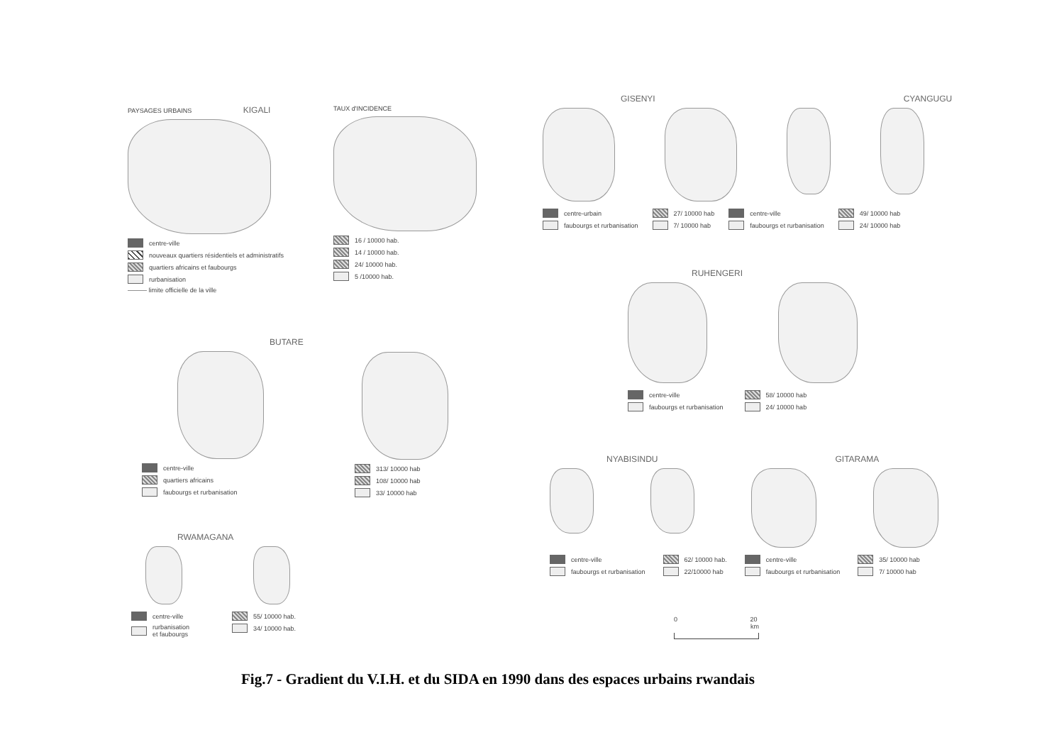PAYSAGES URBAINS KIGALI
centre-ville
nouveaux quartiers résidentiels et administratifs
quartiers africains et faubourgs
rurbanisation
——— limite officielle de la ville
TAUX d'INCIDENCE
16 / 10000 hab.
14 / 10000 hab.
24/ 10000 hab.
5 /10000 hab.
BUTARE
centre-ville
quartiers africains
faubourgs et rurbanisation
313/ 10000 hab
108/ 10000 hab
33/ 10000 hab
RWAMAGANA
centre-ville
rurbanisation
et faubourgs
55/ 10000 hab.
34/ 10000 hab.
GISENYI CYANGUGU
centre-urbain
faubourgs et rurbanisation
27/ 10000 hab
7/ 10000 hab
centre-ville
faubourgs et rurbanisation
49/ 10000 hab
24/ 10000 hab
RUHENGERI
centre-ville
faubourgs et rurbanisation
58/ 10000 hab
24/ 10000 hab
NYABISINDU GITARAMA
centre-ville
faubourgs et rurbanisation
62/ 10000 hab.
22/10000 hab
centre-ville
faubourgs et rurbanisation
35/ 10000 hab
7/ 10000 hab
0 20
km
Fig.7 - Gradient du V.I.H. et du SIDA en 1990 dans des espaces urbains rwandais